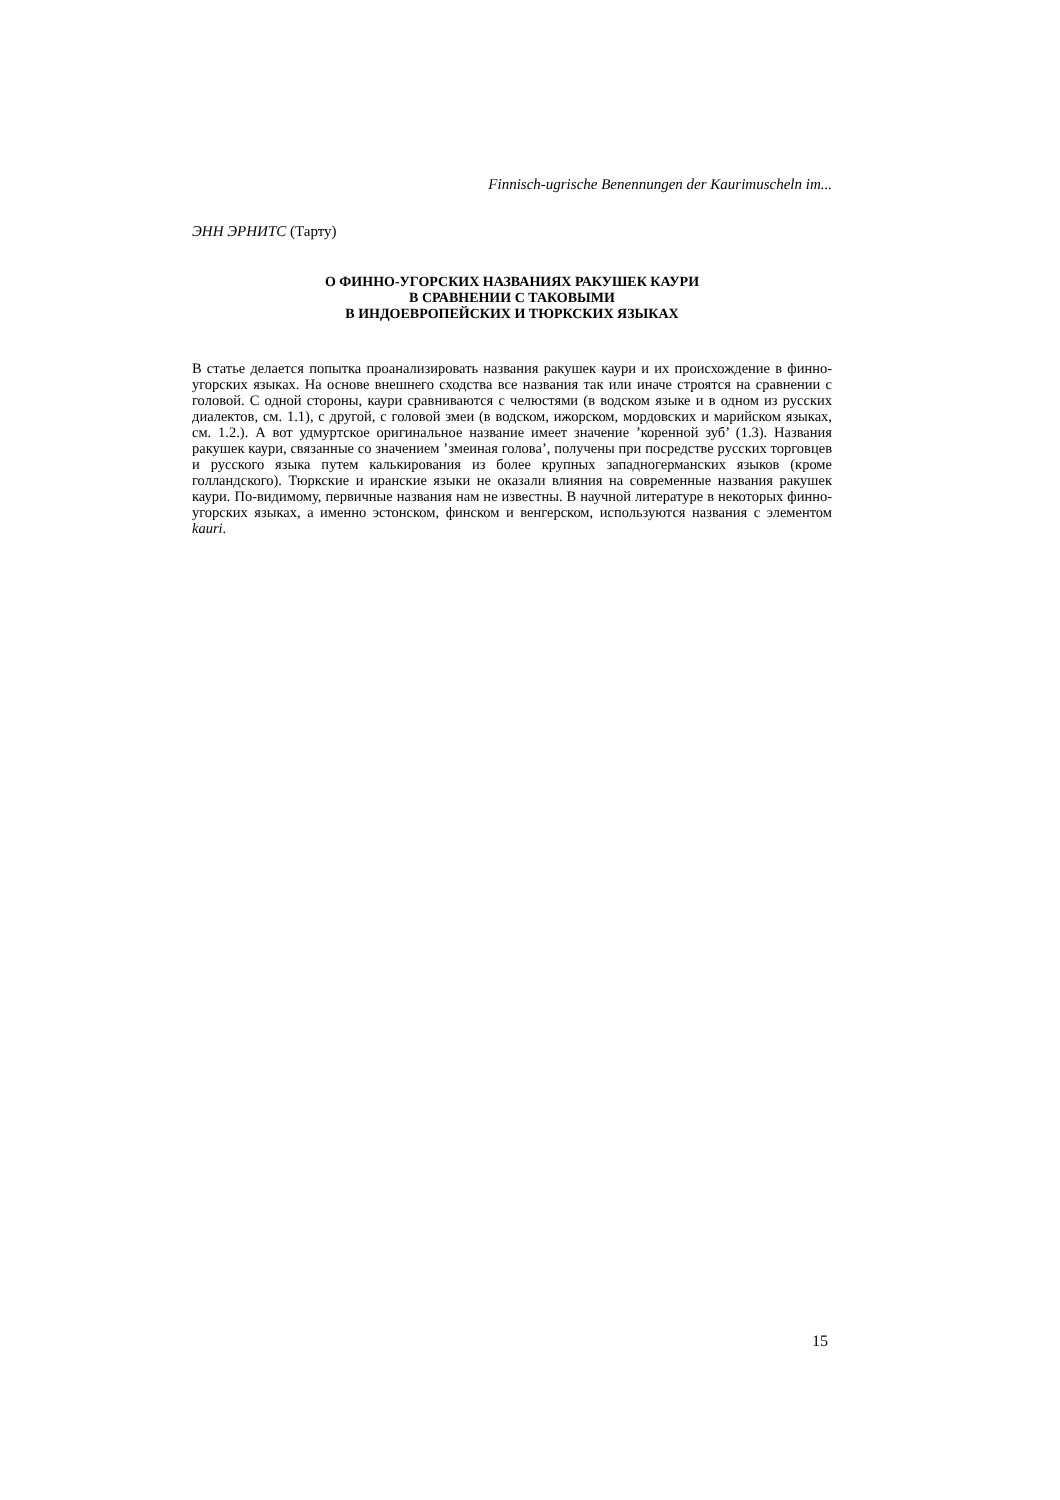Finnisch-ugrische Benennungen der Kaurimuscheln im...
ЭНН ЭРНИТС (Тарту)
О ФИННО-УГОРСКИХ НАЗВАНИЯХ РАКУШЕК КАУРИ
В СРАВНЕНИИ С ТАКОВЫМИ
В ИНДОЕВРОПЕЙСКИХ И ТЮРКСКИХ ЯЗЫКАХ
В статье делается попытка проанализировать названия ракушек каури и их происхождение в финно-угорских языках. На основе внешнего сходства все названия так или иначе строятся на сравнении с головой. С одной стороны, каури сравниваются с челюстями (в водском языке и в одном из русских диалектов, см. 1.1), с другой, с головой змеи (в водском, ижорском, мордовских и марийском языках, см. 1.2.). А вот удмуртское оригинальное название имеет значение ’коренной зуб’ (1.3). Названия ракушек каури, связанные со значением ’змеиная голова’, получены при посредстве русских торговцев и русского языка путем калькирования из более крупных западногерманских языков (кроме голландского). Тюркские и иранские языки не оказали влияния на современные названия ракушек каури. По-видимому, первичные названия нам не известны. В научной литературе в некоторых финно-угорских языках, а именно эстонском, финском и венгерском, используются названия с элементом kauri.
15